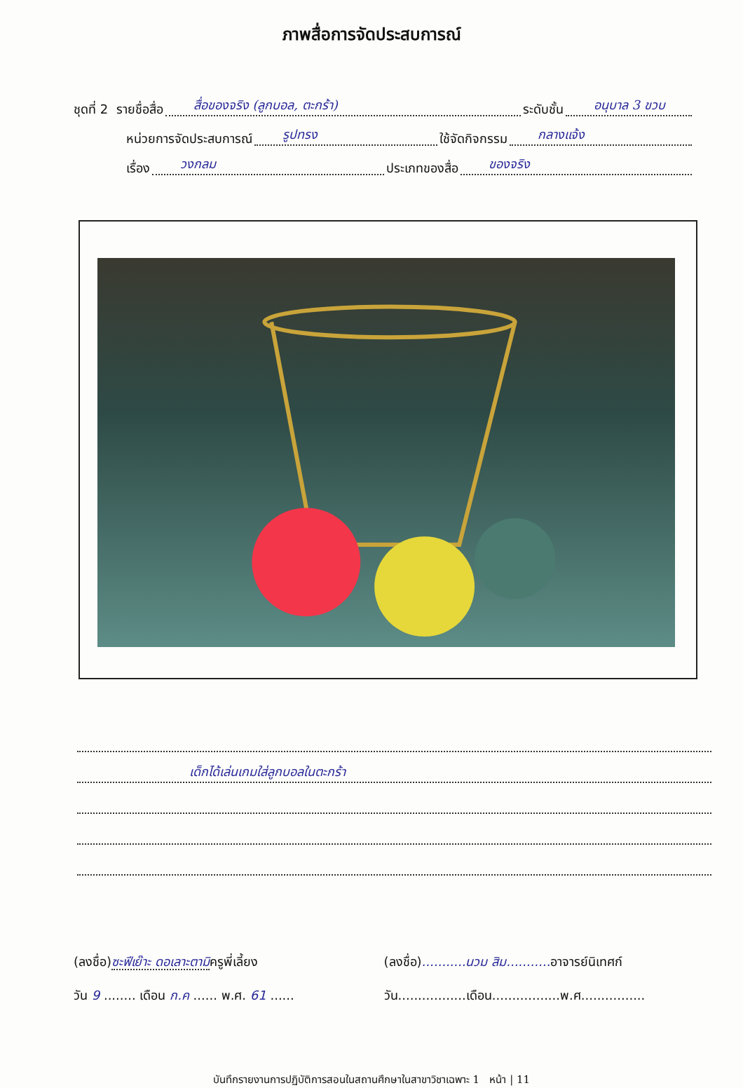ภาพสื่อการจัดประสบการณ์
ชุดที่ 2 รายชื่อสื่อ สื่อของจริง (ลูกบอล, ตะกร้า) ระดับชั้น อนุบาล 3 ขวบ
หน่วยการจัดประสบการณ์ รูปทรง ใช้จัดกิจกรรม กลางแจ้ง
เรื่อง วงกลม ประเภทของสื่อ ของจริง
เด็กได้เล่นเกมใส่ลูกบอลในตะกร้า
(ลงชื่อ)ซะฟีเย๊าะ ดอเลาะตามิครูพี่เลี้ยง
วัน 9 ........ เดือน ก.ค ...... พ.ศ. 61 ......
(ลงชื่อ)...........นวม สิม........... อาจารย์นิเทศก์
วัน.................เดือน.................พ.ศ................
บันทึกรายงานการปฏิบัติการสอนในสถานศึกษาในสาขาวิชาเฉพาะ 1 หน้า | 11